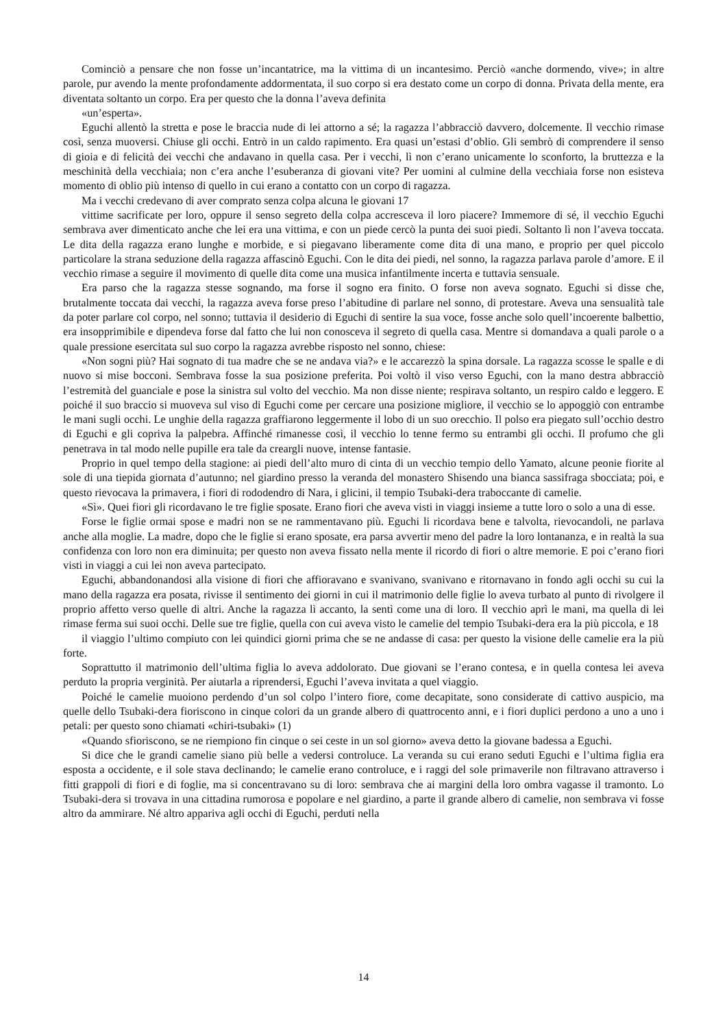Cominciò a pensare che non fosse un’incantatrice, ma la vittima di un incantesimo. Perciò «anche dormendo, vive»; in altre parole, pur avendo la mente profondamente addormentata, il suo corpo si era destato come un corpo di donna. Privata della mente, era diventata soltanto un corpo. Era per questo che la donna l’aveva definita
«un’esperta».
Eguchi allentò la stretta e pose le braccia nude di lei attorno a sé; la ragazza l’abbracciò davvero, dolcemente. Il vecchio rimase così, senza muoversi. Chiuse gli occhi. Entrò in un caldo rapimento. Era quasi un’estasi d’oblio. Gli sembrò di comprendere il senso di gioia e di felicità dei vecchi che andavano in quella casa. Per i vecchi, lì non c’erano unicamente lo sconforto, la bruttezza e la meschinità della vecchiaia; non c’era anche l’esuberanza di giovani vite? Per uomini al culmine della vecchiaia forse non esisteva momento di oblio più intenso di quello in cui erano a contatto con un corpo di ragazza.
Ma i vecchi credevano di aver comprato senza colpa alcuna le giovani 17
vittime sacrificate per loro, oppure il senso segreto della colpa accresceva il loro piacere? Immemore di sé, il vecchio Eguchi sembrava aver dimenticato anche che lei era una vittima, e con un piede cercò la punta dei suoi piedi. Soltanto lì non l’aveva toccata. Le dita della ragazza erano lunghe e morbide, e si piegavano liberamente come dita di una mano, e proprio per quel piccolo particolare la strana seduzione della ragazza affascinò Eguchi. Con le dita dei piedi, nel sonno, la ragazza parlava parole d’amore. E il vecchio rimase a seguire il movimento di quelle dita come una musica infantilmente incerta e tuttavia sensuale.
Era parso che la ragazza stesse sognando, ma forse il sogno era finito. O forse non aveva sognato. Eguchi si disse che, brutalmente toccata dai vecchi, la ragazza aveva forse preso l’abitudine di parlare nel sonno, di protestare. Aveva una sensualità tale da poter parlare col corpo, nel sonno; tuttavia il desiderio di Eguchi di sentire la sua voce, fosse anche solo quell’incoerente balbettio, era insopprimibile e dipendeva forse dal fatto che lui non conosceva il segreto di quella casa. Mentre si domandava a quali parole o a quale pressione esercitata sul suo corpo la ragazza avrebbe risposto nel sonno, chiese:
«Non sogni più? Hai sognato di tua madre che se ne andava via?» e le accarezzò la spina dorsale. La ragazza scosse le spalle e di nuovo si mise bocconi. Sembrava fosse la sua posizione preferita. Poi voltò il viso verso Eguchi, con la mano destra abbracciò l’estremità del guanciale e pose la sinistra sul volto del vecchio. Ma non disse niente; respirava soltanto, un respiro caldo e leggero. E poiché il suo braccio si muoveva sul viso di Eguchi come per cercare una posizione migliore, il vecchio se lo appoggiò con entrambe le mani sugli occhi. Le unghie della ragazza graffiarono leggermente il lobo di un suo orecchio. Il polso era piegato sull’occhio destro di Eguchi e gli copriva la palpebra. Affinché rimanesse così, il vecchio lo tenne fermo su entrambi gli occhi. Il profumo che gli penetrava in tal modo nelle pupille era tale da creargli nuove, intense fantasie.
Proprio in quel tempo della stagione: ai piedi dell’alto muro di cinta di un vecchio tempio dello Yamato, alcune peonie fiorite al sole di una tiepida giornata d’autunno; nel giardino presso la veranda del monastero Shisendo una bianca sassifraga sbocciata; poi, e questo rievocava la primavera, i fiori di rododendro di Nara, i glicini, il tempio Tsubaki-dera traboccante di camelie.
«Sì». Quei fiori gli ricordavano le tre figlie sposate. Erano fiori che aveva visti in viaggi insieme a tutte loro o solo a una di esse.
Forse le figlie ormai spose e madri non se ne rammentavano più. Eguchi li ricordava bene e talvolta, rievocandoli, ne parlava anche alla moglie. La madre, dopo che le figlie si erano sposate, era parsa avvertir meno del padre la loro lontananza, e in realtà la sua confidenza con loro non era diminuita; per questo non aveva fissato nella mente il ricordo di fiori o altre memorie. E poi c’erano fiori visti in viaggi a cui lei non aveva partecipato.
Eguchi, abbandonandosi alla visione di fiori che affioravano e svanivano, svanivano e ritornavano in fondo agli occhi su cui la mano della ragazza era posata, rivisse il sentimento dei giorni in cui il matrimonio delle figlie lo aveva turbato al punto di rivolgere il proprio affetto verso quelle di altri. Anche la ragazza lì accanto, la sentì come una di loro. Il vecchio aprì le mani, ma quella di lei rimase ferma sui suoi occhi. Delle sue tre figlie, quella con cui aveva visto le camelie del tempio Tsubaki-dera era la più piccola, e 18
il viaggio l’ultimo compiuto con lei quindici giorni prima che se ne andasse di casa: per questo la visione delle camelie era la più forte.
Soprattutto il matrimonio dell’ultima figlia lo aveva addolorato. Due giovani se l’erano contesa, e in quella contesa lei aveva perduto la propria verginità. Per aiutarla a riprendersi, Eguchi l’aveva invitata a quel viaggio.
Poiché le camelie muoiono perdendo d’un sol colpo l’intero fiore, come decapitate, sono considerate di cattivo auspicio, ma quelle dello Tsubaki-dera fioriscono in cinque colori da un grande albero di quattrocento anni, e i fiori duplici perdono a uno a uno i petali: per questo sono chiamati «chiri-tsubaki» (1)
«Quando sfioriscono, se ne riempiono fin cinque o sei ceste in un sol giorno» aveva detto la giovane badessa a Eguchi.
Si dice che le grandi camelie siano più belle a vedersi controluce. La veranda su cui erano seduti Eguchi e l’ultima figlia era esposta a occidente, e il sole stava declinando; le camelie erano controluce, e i raggi del sole primaverile non filtravano attraverso i fitti grappoli di fiori e di foglie, ma si concentravano su di loro: sembrava che ai margini della loro ombra vagasse il tramonto. Lo Tsubaki-dera si trovava in una cittadina rumorosa e popolare e nel giardino, a parte il grande albero di camelie, non sembrava vi fosse altro da ammirare. Né altro appariva agli occhi di Eguchi, perduti nella
14